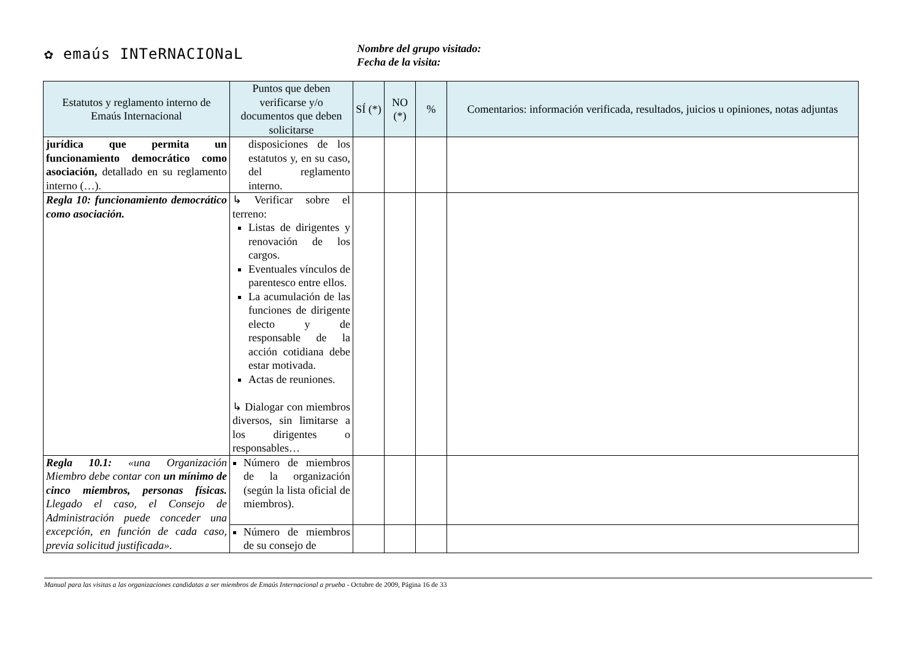✿ emaús INTeRNACIONaL
Nombre del grupo visitado:
Fecha de la visita:
| Estatutos y reglamento interno de Emaús Internacional | Puntos que deben verificarse y/o documentos que deben solicitarse | SÍ (*) | NO (*) | % | Comentarios: información verificada, resultados, juicios u opiniones, notas adjuntas |
| --- | --- | --- | --- | --- | --- |
| jurídica que permita un funcionamiento democrático como asociación, detallado en su reglamento interno (…). | disposiciones de los estatutos y, en su caso, del reglamento interno. | | | | |
| Regla 10: funcionamiento democrático como asociación. | ↳ Verificar sobre el terreno: Listas de dirigentes y renovación de los cargos. Eventuales vínculos de parentesco entre ellos. La acumulación de las funciones de dirigente electo y de responsable de la acción cotidiana debe estar motivada. Actas de reuniones. ↳ Dialogar con miembros diversos, sin limitarse a los dirigentes o responsables… | | | | |
| Regla 10.1: «una Organización Miembro debe contar con un mínimo de cinco miembros, personas físicas. Llegado el caso, el Consejo de Administración puede conceder una excepción, en función de cada caso, previa solicitud justificada». | Número de miembros de la organización (según la lista oficial de miembros). | | | | |
| | Número de miembros de su consejo de | | | | |
Manual para las visitas a las organizaciones candidatas a ser miembros de Emaús Internacional a prueba - Octubre de 2009, Página 16 de 33